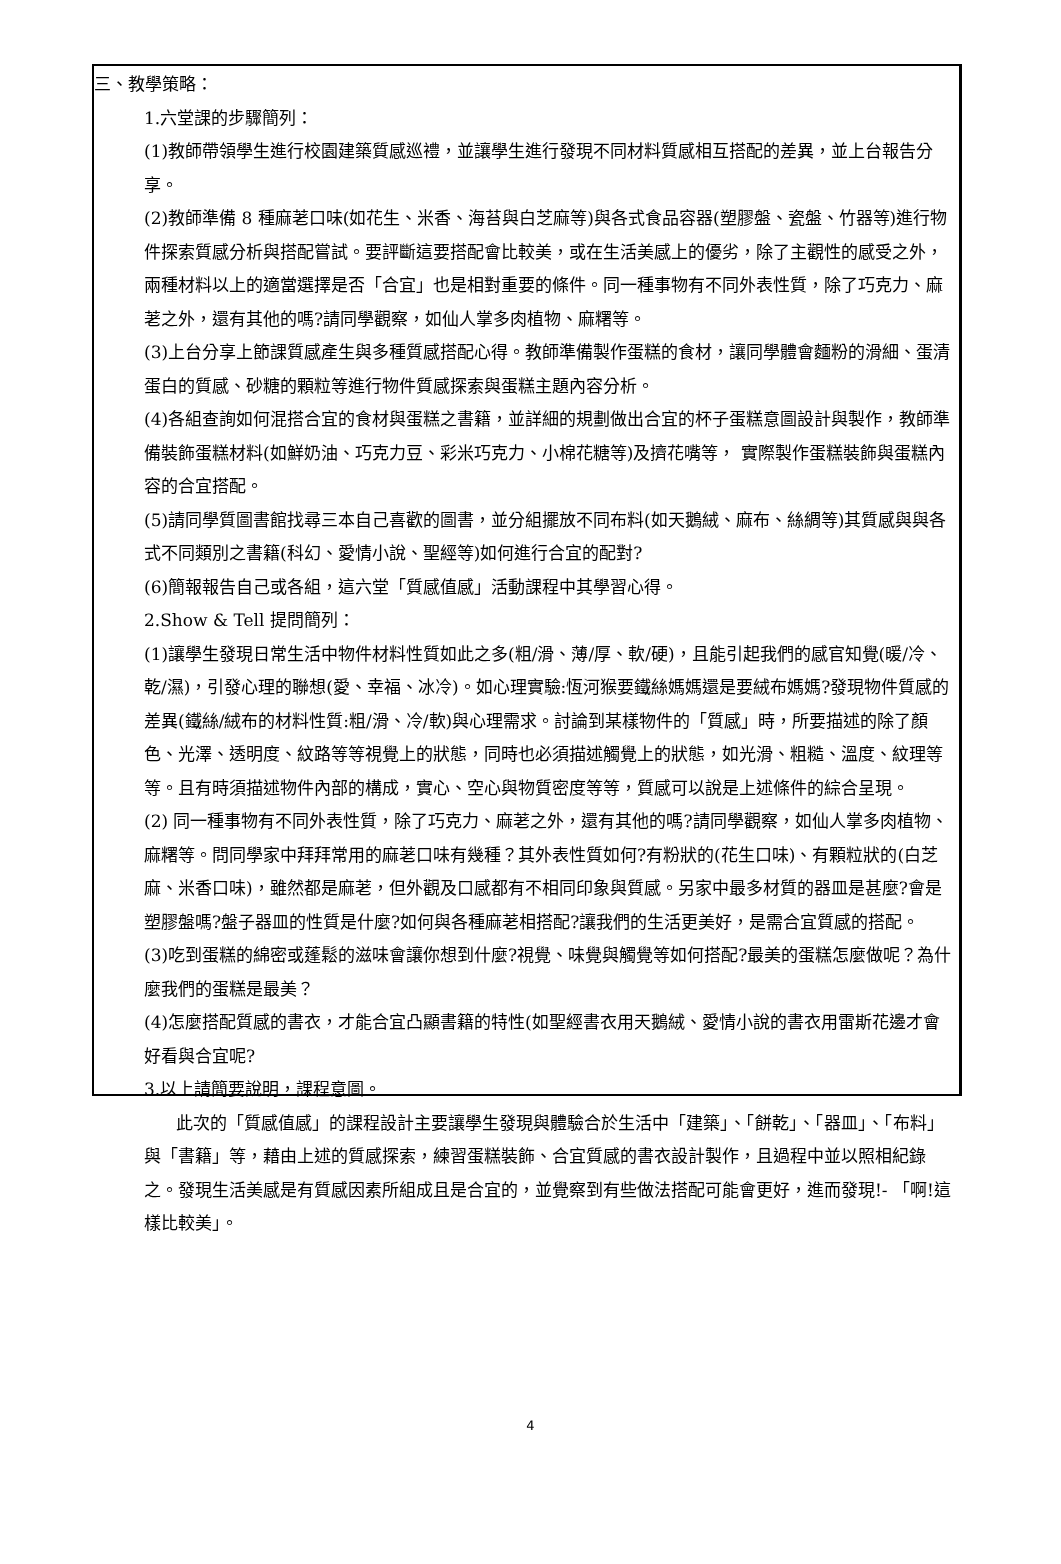三、教學策略：
1.六堂課的步驟簡列：
(1)教師帶領學生進行校園建築質感巡禮，並讓學生進行發現不同材料質感相互搭配的差異，並上台報告分享。
(2)教師準備 8 種麻荖口味(如花生、米香、海苔與白芝麻等)與各式食品容器(塑膠盤、瓷盤、竹器等)進行物件探索質感分析與搭配嘗試。要評斷這要搭配會比較美，或在生活美感上的優劣，除了主觀性的感受之外，兩種材料以上的適當選擇是否「合宜」也是相對重要的條件。同一種事物有不同外表性質，除了巧克力、麻荖之外，還有其他的嗎?請同學觀察，如仙人掌多肉植物、麻糬等。
(3)上台分享上節課質感產生與多種質感搭配心得。教師準備製作蛋糕的食材，讓同學體會麵粉的滑細、蛋清蛋白的質感、砂糖的顆粒等進行物件質感探索與蛋糕主題內容分析。
(4)各組查詢如何混搭合宜的食材與蛋糕之書籍，並詳細的規劃做出合宜的杯子蛋糕意圖設計與製作，教師準備裝飾蛋糕材料(如鮮奶油、巧克力豆、彩米巧克力、小棉花糖等)及擠花嘴等， 實際製作蛋糕裝飾與蛋糕內容的合宜搭配。
(5)請同學質圖書館找尋三本自己喜歡的圖書，並分組擺放不同布料(如天鵝絨、麻布、絲綢等)其質感與與各式不同類別之書籍(科幻、愛情小說、聖經等)如何進行合宜的配對?
(6)簡報報告自己或各組，這六堂「質感值感」活動課程中其學習心得。
2.Show & Tell 提問簡列：
(1)讓學生發現日常生活中物件材料性質如此之多(粗/滑、薄/厚、軟/硬)，且能引起我們的感官知覺(暖/冷、乾/濕)，引發心理的聯想(愛、幸福、冰冷)。如心理實驗:恆河猴要鐵絲媽媽還是要絨布媽媽?發現物件質感的差異(鐵絲/絨布的材料性質:粗/滑、冷/軟)與心理需求。討論到某樣物件的「質感」時，所要描述的除了顏色、光澤、透明度、紋路等等視覺上的狀態，同時也必須描述觸覺上的狀態，如光滑、粗糙、溫度、紋理等等。且有時須描述物件內部的構成，實心、空心與物質密度等等，質感可以說是上述條件的綜合呈現。
(2) 同一種事物有不同外表性質，除了巧克力、麻荖之外，還有其他的嗎?請同學觀察，如仙人掌多肉植物、麻糬等。問同學家中拜拜常用的麻荖口味有幾種？其外表性質如何?有粉狀的(花生口味)、有顆粒狀的(白芝麻、米香口味)，雖然都是麻荖，但外觀及口感都有不相同印象與質感。另家中最多材質的器皿是甚麼?會是塑膠盤嗎?盤子器皿的性質是什麼?如何與各種麻荖相搭配?讓我們的生活更美好，是需合宜質感的搭配。
(3)吃到蛋糕的綿密或蓬鬆的滋味會讓你想到什麼?視覺、味覺與觸覺等如何搭配?最美的蛋糕怎麼做呢？為什麼我們的蛋糕是最美？
(4)怎麼搭配質感的書衣，才能合宜凸顯書籍的特性(如聖經書衣用天鵝絨、愛情小說的書衣用雷斯花邊才會好看與合宜呢?
3.以上請簡要說明，課程意圖。
此次的「質感值感」的課程設計主要讓學生發現與體驗合於生活中「建築」、「餅乾」、「器皿」、「布料」與「書籍」等，藉由上述的質感探索，練習蛋糕裝飾、合宜質感的書衣設計製作，且過程中並以照相紀錄之。發現生活美感是有質感因素所組成且是合宜的，並覺察到有些做法搭配可能會更好，進而發現!- 「啊!這樣比較美」。
4